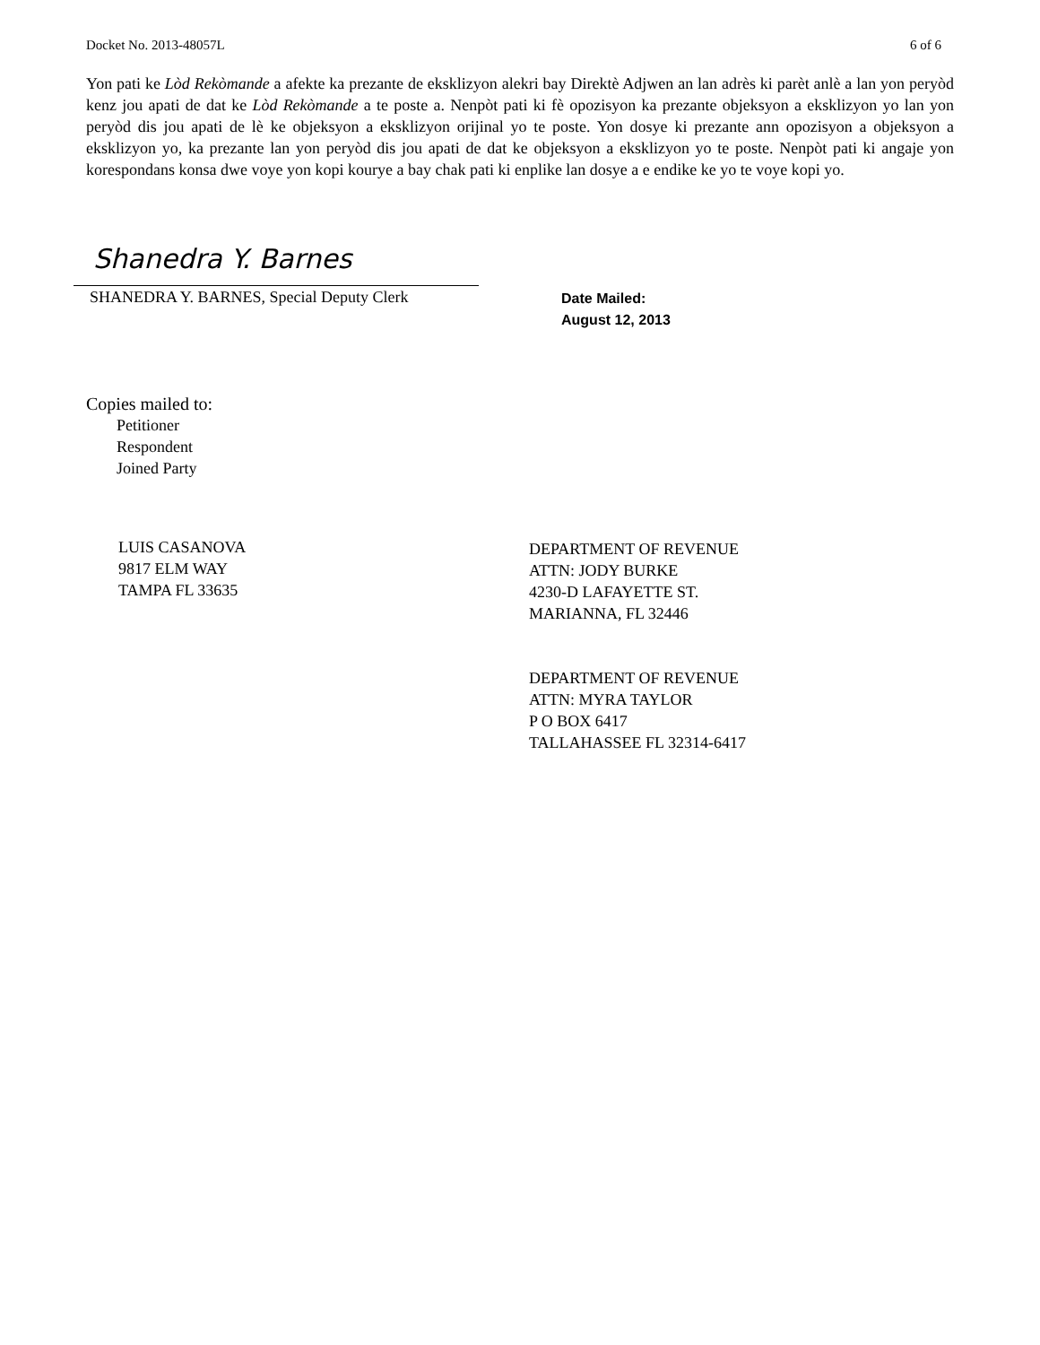Docket No. 2013-48057L 6 of 6
Yon pati ke Lòd Rekòmande a afekte ka prezante de eksklizyon alekri bay Direktè Adjwen an lan adrès ki parèt anlè a lan yon peryòd kenz jou apati de dat ke Lòd Rekòmande a te poste a. Nenpòt pati ki fè opozisyon ka prezante objeksyon a eksklizyon yo lan yon peryòd dis jou apati de lè ke objeksyon a eksklizyon orijinal yo te poste. Yon dosye ki prezante ann opozisyon a objeksyon a eksklizyon yo, ka prezante lan yon peryòd dis jou apati de dat ke objeksyon a eksklizyon yo te poste. Nenpòt pati ki angaje yon korespondans konsa dwe voye yon kopi kourye a bay chak pati ki enplike lan dosye a e endike ke yo te voye kopi yo.
Shanedra Y. Barnes
SHANEDRA Y. BARNES, Special Deputy Clerk
Date Mailed:
August 12, 2013
Copies mailed to:
Petitioner
Respondent
Joined Party
LUIS CASANOVA
9817 ELM WAY
TAMPA FL 33635
DEPARTMENT OF REVENUE
ATTN: JODY BURKE
4230-D LAFAYETTE ST.
MARIANNA, FL 32446
DEPARTMENT OF REVENUE
ATTN: MYRA TAYLOR
P O BOX 6417
TALLAHASSEE FL 32314-6417